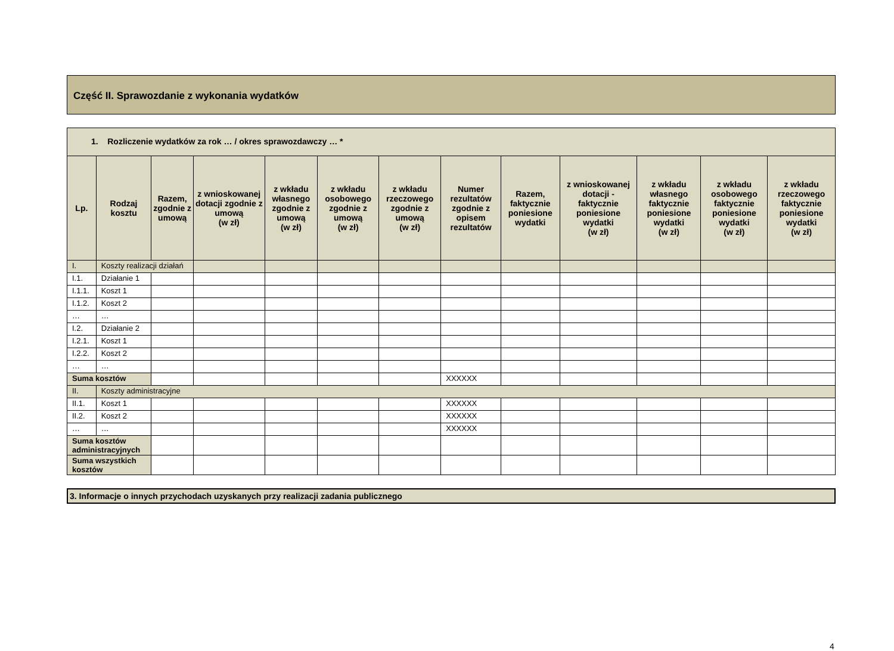Część II. Sprawozdanie z wykonania wydatków
| 1. Rozliczenie wydatków za rok … / okres sprawozdawczy … * | | | | | | | | | | | | |
| Lp. | Rodzaj kosztu | Razem, zgodnie z umową | z wnioskowanej dotacji zgodnie z umową (w zł) | z wkładu własnego zgodnie z umową (w zł) | z wkładu osobowego zgodnie z umową (w zł) | z wkładu rzeczowego zgodnie z umową (w zł) | Numer rezultatów zgodnie z opisem rezultatów | Razem, faktycznie poniesione wydatki | z wnioskowanej dotacji - faktycznie poniesione wydatki (w zł) | z wkładu własnego faktycznie poniesione wydatki (w zł) | z wkładu osobowego faktycznie poniesione wydatki (w zł) | z wkładu rzeczowego faktycznie poniesione wydatki (w zł) |
| I. | Koszty realizacji działań | | | | | | | | | | | |
| I.1. | Działanie 1 | | | | | | | | | | | |
| I.1.1. | Koszt 1 | | | | | | | | | | | |
| I.1.2. | Koszt 2 | | | | | | | | | | | |
| … | … | | | | | | | | | | | |
| I.2. | Działanie 2 | | | | | | | | | | | |
| I.2.1. | Koszt 1 | | | | | | | | | | | |
| I.2.2. | Koszt 2 | | | | | | | | | | | |
| … | … | | | | | | | | | | | |
| Suma kosztów | | | | | | | XXXXXX | | | | | |
| II. | Koszty administracyjne | | | | | | | | | | | |
| II.1. | Koszt 1 | | | | | | XXXXXX | | | | | |
| II.2. | Koszt 2 | | | | | | XXXXXX | | | | | |
| … | … | | | | | | XXXXXX | | | | | |
| Suma kosztów administracyjnych | | | | | | | | | | | | |
| Suma wszystkich kosztów | | | | | | | | | | | | |
3. Informacje o innych przychodach uzyskanych przy realizacji zadania publicznego
4